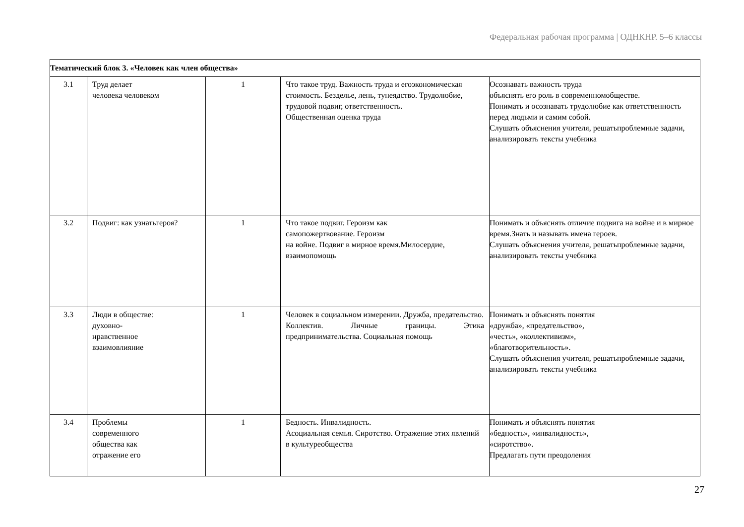Федеральная рабочая программа | ОДНКНР. 5–6 классы
| Тематический блок 3. «Человек как член общества» | | | | |
| 3.1 | Труд делает человека человеком | 1 | Что такое труд. Важность труда и егоэкономическая стоимость. Безделье, лень, тунеядство. Трудолюбие, трудовой подвиг, ответственность. Общественная оценка труда | Осознавать важность труда объяснять его роль в современномобществе. Понимать и осознавать трудолюбие как ответственность перед людьми и самим собой. Слушать объяснения учителя, решатьпроблемные задачи, анализировать тексты учебника |
| 3.2 | Подвиг: как узнатьгероя? | 1 | Что такое подвиг. Героизм как самопожертвование. Героизм на войне. Подвиг в мирное время.Милосердие, взаимопомощь | Понимать и объяснять отличие подвига на войне и в мирное время.Знать и называть имена героев. Слушать объяснения учителя, решатьпроблемные задачи, анализировать тексты учебника |
| 3.3 | Люди в обществе: духовно- нравственное взаимовлияние | 1 | Человек в социальном измерении. Дружба, предательство. Коллектив. Личные границы. Этика предпринимательства. Социальная помощь | Понимать и объяснять понятия «дружба», «предательство», «честь», «коллективизм», «благотворительность». Слушать объяснения учителя, решатьпроблемные задачи, анализировать тексты учебника |
| 3.4 | Проблемы современного общества как отражение его | 1 | Бедность. Инвалидность. Асоциальная семья. Сиротство. Отражение этих явлений в культуреобщества | Понимать и объяснять понятия «бедность», «инвалидность», «сиротство». Предлагать пути преодоления |
27